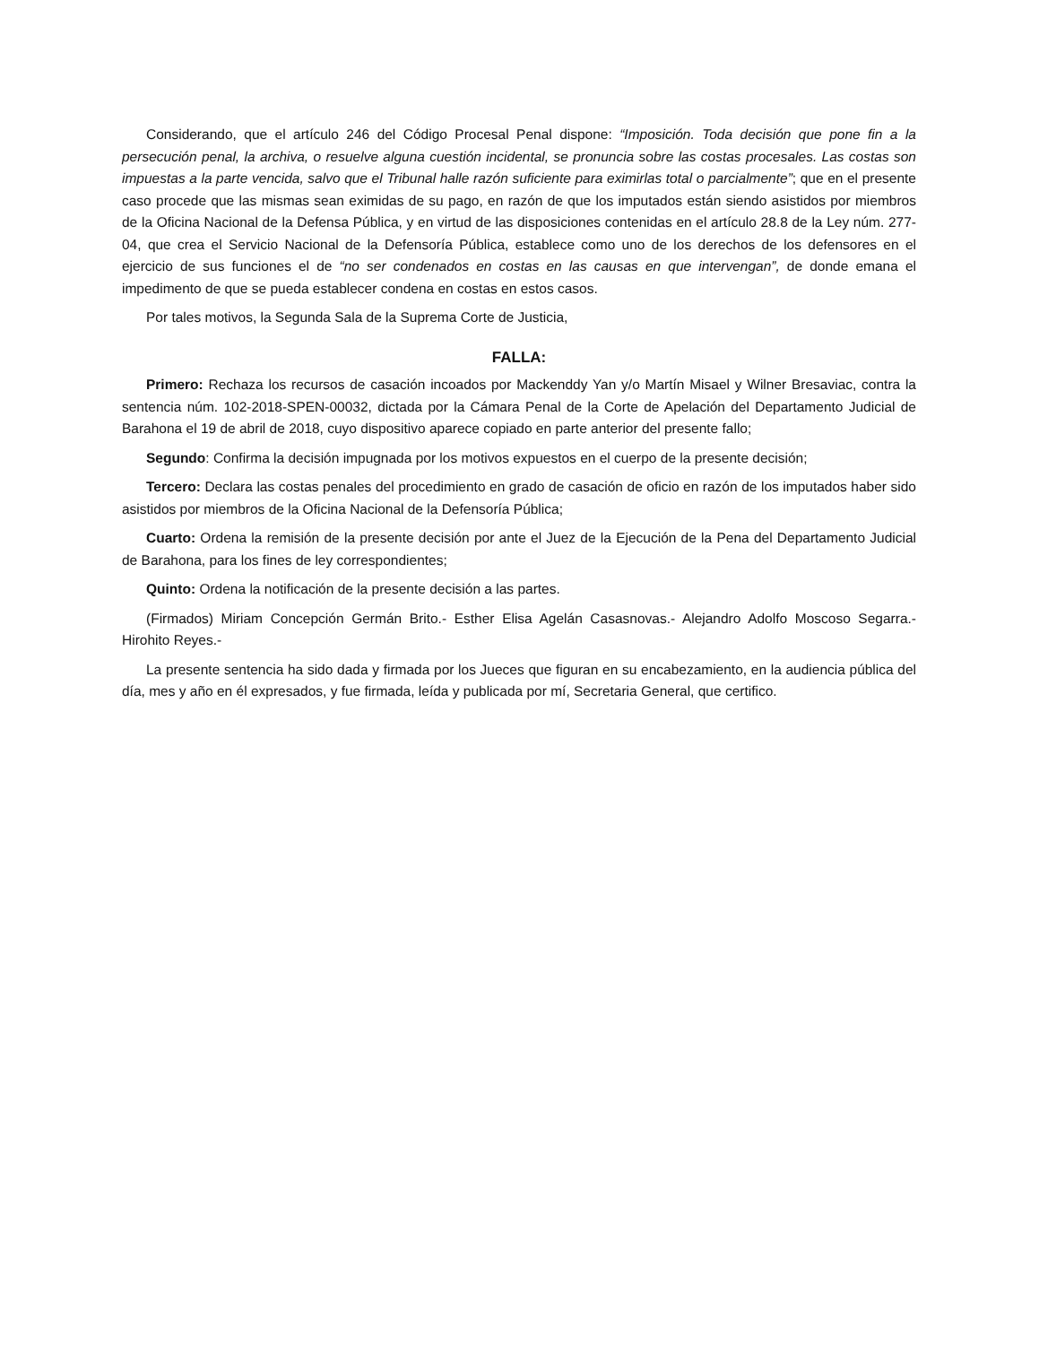Considerando, que el artículo 246 del Código Procesal Penal dispone: “Imposición. Toda decisión que pone fin a la persecución penal, la archiva, o resuelve alguna cuestión incidental, se pronuncia sobre las costas procesales. Las costas son impuestas a la parte vencida, salvo que el Tribunal halle razón suficiente para eximirlas total o parcialmente”; que en el presente caso procede que las mismas sean eximidas de su pago, en razón de que los imputados están siendo asistidos por miembros de la Oficina Nacional de la Defensa Pública, y en virtud de las disposiciones contenidas en el artículo 28.8 de la Ley núm. 277-04, que crea el Servicio Nacional de la Defensoría Pública, establece como uno de los derechos de los defensores en el ejercicio de sus funciones el de “no ser condenados en costas en las causas en que intervengan”, de donde emana el impedimento de que se pueda establecer condena en costas en estos casos.
Por tales motivos, la Segunda Sala de la Suprema Corte de Justicia,
FALLA:
Primero: Rechaza los recursos de casación incoados por Mackenddy Yan y/o Martín Misael y Wilner Bresaviac, contra la sentencia núm. 102-2018-SPEN-00032, dictada por la Cámara Penal de la Corte de Apelación del Departamento Judicial de Barahona el 19 de abril de 2018, cuyo dispositivo aparece copiado en parte anterior del presente fallo;
Segundo: Confirma la decisión impugnada por los motivos expuestos en el cuerpo de la presente decisión;
Tercero: Declara las costas penales del procedimiento en grado de casación de oficio en razón de los imputados haber sido asistidos por miembros de la Oficina Nacional de la Defensoría Pública;
Cuarto: Ordena la remisión de la presente decisión por ante el Juez de la Ejecución de la Pena del Departamento Judicial de Barahona, para los fines de ley correspondientes;
Quinto: Ordena la notificación de la presente decisión a las partes.
(Firmados) Miriam Concepción Germán Brito.- Esther Elisa Agelán Casasnovas.- Alejandro Adolfo Moscoso Segarra.- Hirohito Reyes.-
La presente sentencia ha sido dada y firmada por los Jueces que figuran en su encabezamiento, en la audiencia pública del día, mes y año en él expresados, y fue firmada, leída y publicada por mí, Secretaria General, que certifico.